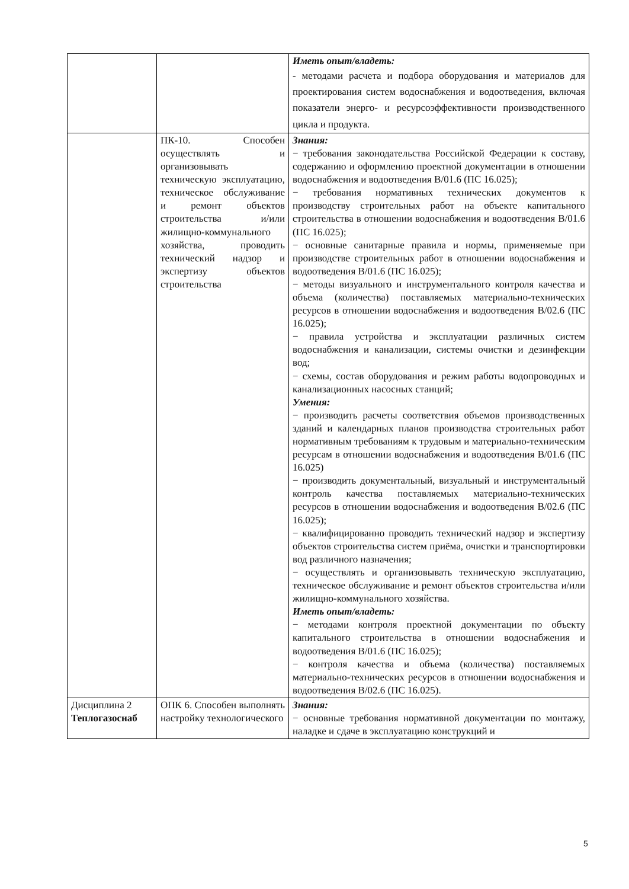| | | Иметь опыт/владеть: - методами расчета и подбора оборудования и материалов для проектирования систем водоснабжения и водоотведения, включая показатели энерго- и ресурсоэффективности производственного цикла и продукта. |
| | ПК-10. Способен осуществлять и организовывать техническую эксплуатацию, техническое обслуживание и ремонт объектов строительства и/или жилищно-коммунального хозяйства, проводить технический надзор и экспертизу объектов строительства | Знания: − требования законодательства Российской Федерации к составу, содержанию и оформлению проектной документации в отношении водоснабжения и водоотведения B/01.6 (ПС 16.025); − требования нормативных технических документов к производству строительных работ на объекте капитального строительства в отношении водоснабжения и водоотведения B/01.6 (ПС 16.025); − основные санитарные правила и нормы, применяемые при производстве строительных работ в отношении водоснабжения и водоотведения B/01.6 (ПС 16.025); − методы визуального и инструментального контроля качества и объема (количества) поставляемых материально-технических ресурсов в отношении водоснабжения и водоотведения B/02.6 (ПС 16.025); − правила устройства и эксплуатации различных систем водоснабжения и канализации, системы очистки и дезинфекции вод; − схемы, состав оборудования и режим работы водопроводных и канализационных насосных станций; Умения: − производить расчеты соответствия объемов производственных зданий и календарных планов производства строительных работ нормативным требованиям к трудовым и материально-техническим ресурсам в отношении водоснабжения и водоотведения B/01.6 (ПС 16.025) − производить документальный, визуальный и инструментальный контроль качества поставляемых материально-технических ресурсов в отношении водоснабжения и водоотведения B/02.6 (ПС 16.025); − квалифицированно проводить технический надзор и экспертизу объектов строительства систем приёма, очистки и транспортировки вод различного назначения; − осуществлять и организовывать техническую эксплуатацию, техническое обслуживание и ремонт объектов строительства и/или жилищно-коммунального хозяйства. Иметь опыт/владеть: − методами контроля проектной документации по объекту капитального строительства в отношении водоснабжения и водоотведения B/01.6 (ПС 16.025); − контроля качества и объема (количества) поставляемых материально-технических ресурсов в отношении водоснабжения и водоотведения B/02.6 (ПС 16.025). |
| Дисциплина 2 Теплогазоснаб | ОПК 6. Способен выполнять настройку технологического | Знания: − основные требования нормативной документации по монтажу, наладке и сдаче в эксплуатацию конструкций и |
5